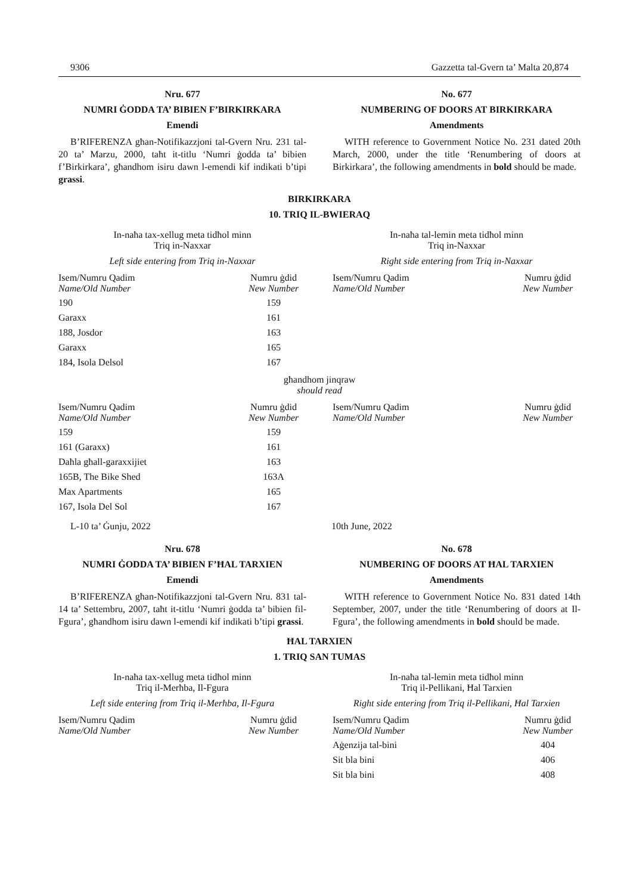9306 Gazzetta tal-Gvern ta’ Malta 20,874
Nru. 677
NUMRI ĠODDA TA’ BIBIEN F’BIRKIRKARA
Emendi
B’RIFERENZA għan-Notifikazzjoni tal-Gvern Nru. 231 tal-20 ta’ Marzu, 2000, taħt it-titlu ‘Numri ġodda ta’ bibien f’Birkirkara’, għandhom isiru dawn l-emendi kif indikati b’tipi grassi.
No. 677
NUMBERING OF DOORS AT BIRKIRKARA
Amendments
WITH reference to Government Notice No. 231 dated 20th March, 2000, under the title ‘Renumbering of doors at Birkirkara’, the following amendments in bold should be made.
BIRKIRKARA
10. TRIQ IL-BWIERAQ
In-naħa tax-xellug meta tidħol minn
Triq in-Naxxar
Left side entering from Triq in-Naxxar
| Isem/Numru Qadim Name/Old Number | Numru ġdid New Number |
| --- | --- |
| 190 | 159 |
| Garaxx | 161 |
| 188, Josdor | 163 |
| Garaxx | 165 |
| 184, Isola Delsol | 167 |
In-naħa tal-lemin meta tidħol minn
Triq in-Naxxar
Right side entering from Triq in-Naxxar
| Isem/Numru Qadim Name/Old Number | Numru ġdid New Number |
| --- | --- |
għandhom jinqraw
should read
| Isem/Numru Qadim Name/Old Number | Numru ġdid New Number |
| --- | --- |
| 159 | 159 |
| 161 (Garaxx) | 161 |
| Daħla għall-garaxxijiet | 163 |
| 165B, The Bike Shed | 163A |
| Max Apartments | 165 |
| 167, Isola Del Sol | 167 |
| Isem/Numru Qadim Name/Old Number | Numru ġdid New Number |
| --- | --- |
L-10 ta’ Ġunju, 2022 10th June, 2022
Nru. 678
NUMRI ĠODDA TA’ BIBIEN F’ĦAL TARXIEN
Emendi
B’RIFERENZA għan-Notifikazzjoni tal-Gvern Nru. 831 tal-14 ta’ Settembru, 2007, taħt it-titlu ‘Numri ġodda ta’ bibien fil-Fgura’, għandhom isiru dawn l-emendi kif indikati b’tipi grassi.
No. 678
NUMBERING OF DOORS AT ĦAL TARXIEN
Amendments
WITH reference to Government Notice No. 831 dated 14th September, 2007, under the title ‘Renumbering of doors at Il-Fgura’, the following amendments in bold should be made.
ĦAL TARXIEN
1. TRIQ SAN TUMAS
In-naħa tax-xellug meta tidħol minn
Triq il-Merħba, Il-Fgura
Left side entering from Triq il-Merħba, Il-Fgura
| Isem/Numru Qadim Name/Old Number | Numru ġdid New Number |
| --- | --- |
In-naħa tal-lemin meta tidħol minn
Triq il-Pellikani, Ħal Tarxien
Right side entering from Triq il-Pellikani, Ħal Tarxien
| Isem/Numru Qadim Name/Old Number | Numru ġdid New Number |
| --- | --- |
| Aġenzija tal-bini | 404 |
| Sit bla bini | 406 |
| Sit bla bini | 408 |